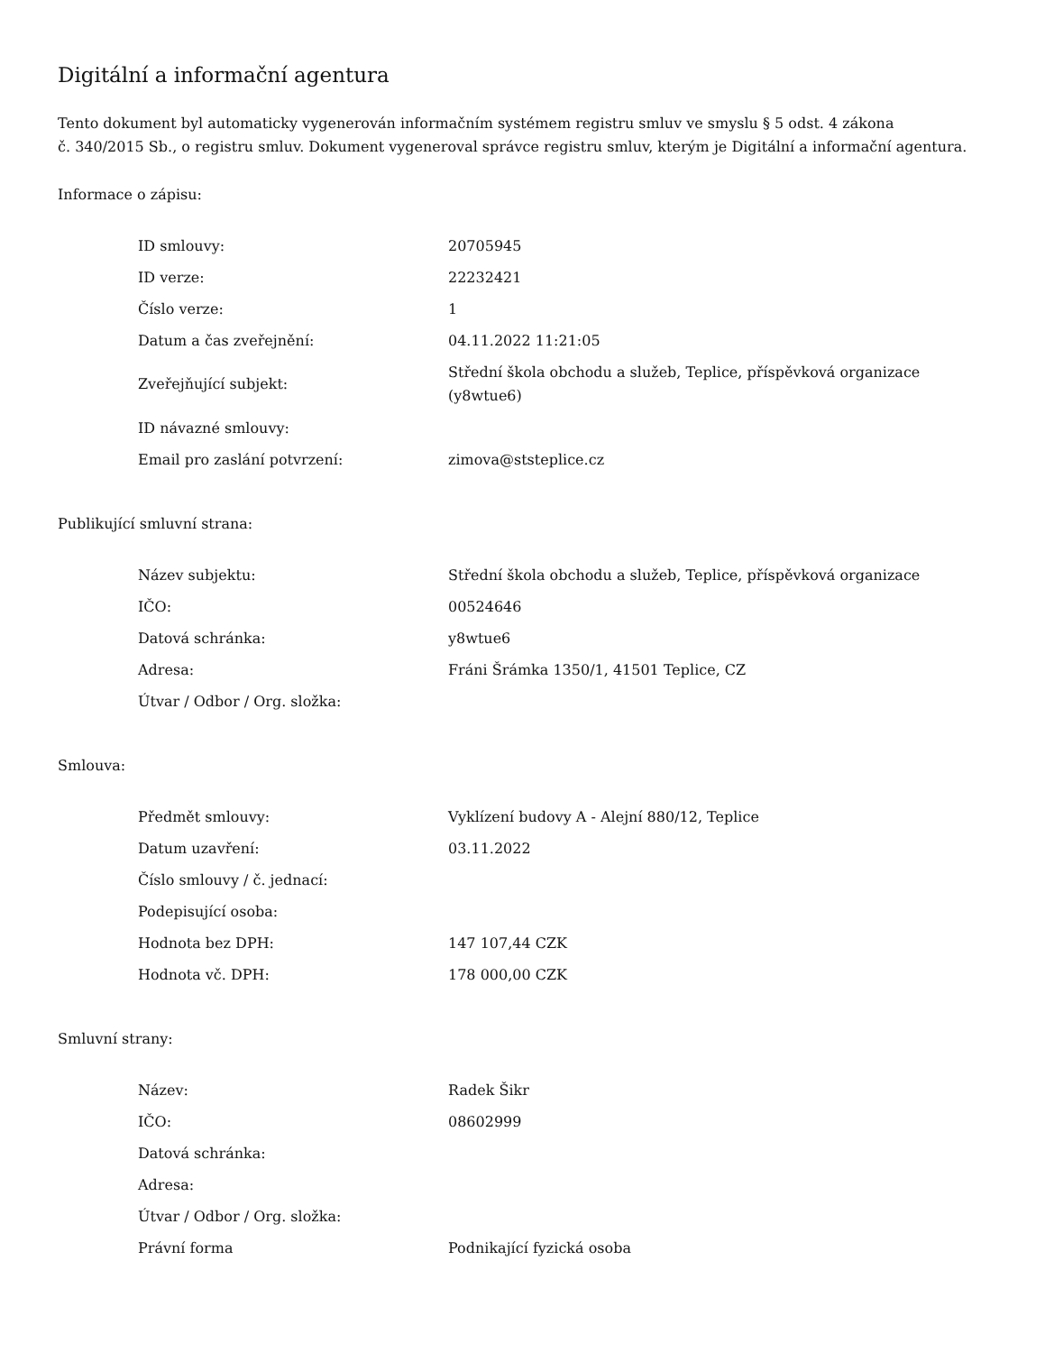Digitální a informační agentura
Tento dokument byl automaticky vygenerován informačním systémem registru smluv ve smyslu § 5 odst. 4 zákona
č. 340/2015 Sb., o registru smluv. Dokument vygeneroval správce registru smluv, kterým je Digitální a informační agentura.
Informace o zápisu:
| ID smlouvy: | 20705945 |
| ID verze: | 22232421 |
| Číslo verze: | 1 |
| Datum a čas zveřejnění: | 04.11.2022 11:21:05 |
| Zveřejňující subjekt: | Střední škola obchodu a služeb, Teplice, příspěvková organizace (y8wtue6) |
| ID návazné smlouvy: | |
| Email pro zaslání potvrzení: | zimova@ststeplice.cz |
Publikující smluvní strana:
| Název subjektu: | Střední škola obchodu a služeb, Teplice, příspěvková organizace |
| IČO: | 00524646 |
| Datová schránka: | y8wtue6 |
| Adresa: | Fráni Šrámka 1350/1, 41501 Teplice, CZ |
| Útvar / Odbor / Org. složka: | |
Smlouva:
| Předmět smlouvy: | Vyklízení budovy A - Alejní 880/12, Teplice |
| Datum uzavření: | 03.11.2022 |
| Číslo smlouvy / č. jednací: | |
| Podepisující osoba: | |
| Hodnota bez DPH: | 147 107,44 CZK |
| Hodnota vč. DPH: | 178 000,00 CZK |
Smluvní strany:
| Název: | Radek Šikr |
| IČO: | 08602999 |
| Datová schránka: | |
| Adresa: | |
| Útvar / Odbor / Org. složka: | |
| Právní forma | Podnikající fyzická osoba |